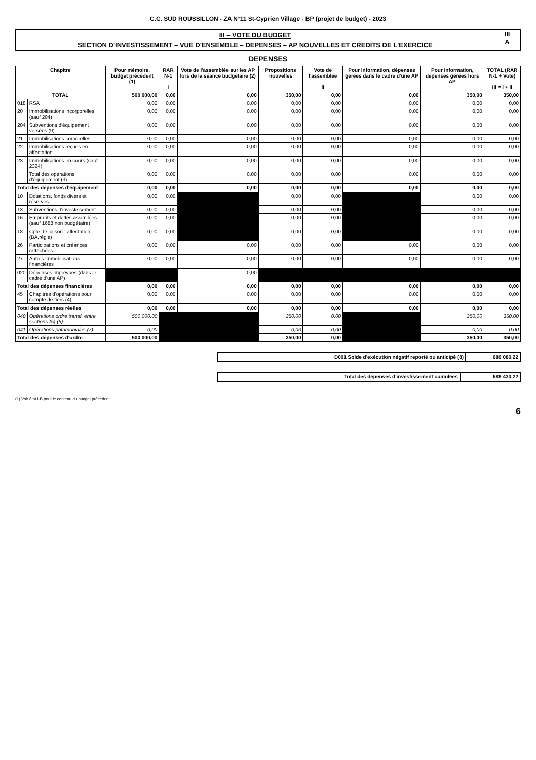C.C. SUD ROUSSILLON - ZA N°11 St-Cyprien Village - BP (projet de budget) - 2023
III – VOTE DU BUDGET
SECTION D'INVESTISSEMENT – VUE D'ENSEMBLE – DEPENSES – AP NOUVELLES ET CREDITS DE L'EXERCICE
III
A
DEPENSES
| Chapitre | | Pour mémoire, budget précédent (1) | RAR N-1 I | Vote de l'assemblée sur les AP lors de la séance budgétaire (2) | Propositions nouvelles | Vote de l'assemblée II | Pour information, dépenses gérées dans le cadre d'une AP | Pour information, dépenses gérées hors AP | TOTAL (RAR N-1 + Vote) III = I + II |
| --- | --- | --- | --- | --- | --- | --- | --- | --- | --- |
| TOTAL | | 500 000,00 | 0,00 | 0,00 | 350,00 | 0,00 | 0,00 | 350,00 | 350,00 |
| 018 | RSA | 0,00 | 0,00 | 0,00 | 0,00 | 0,00 | 0,00 | 0,00 | 0,00 |
| 20 | Immobilisations incorporelles (sauf 204) | 0,00 | 0,00 | 0,00 | 0,00 | 0,00 | 0,00 | 0,00 | 0,00 |
| 204 | Subventions d'équipement versées (9) | 0,00 | 0,00 | 0,00 | 0,00 | 0,00 | 0,00 | 0,00 | 0,00 |
| 21 | Immobilisations corporelles | 0,00 | 0,00 | 0,00 | 0,00 | 0,00 | 0,00 | 0,00 | 0,00 |
| 22 | Immobilisations reçues en affectation | 0,00 | 0,00 | 0,00 | 0,00 | 0,00 | 0,00 | 0,00 | 0,00 |
| 23 | Immobilisations en cours (sauf 2324) | 0,00 | 0,00 | 0,00 | 0,00 | 0,00 | 0,00 | 0,00 | 0,00 |
| | Total des opérations d'équipement (3) | 0,00 | 0,00 | 0,00 | 0,00 | 0,00 | 0,00 | 0,00 | 0,00 |
| Total des dépenses d'équipement | | 0,00 | 0,00 | 0,00 | 0,00 | 0,00 | 0,00 | 0,00 | 0,00 |
| 10 | Dotations, fonds divers et réserves | 0,00 | 0,00 | | 0,00 | 0,00 | | 0,00 | 0,00 |
| 13 | Subventions d'investissement | 0,00 | 0,00 | | 0,00 | 0,00 | | 0,00 | 0,00 |
| 16 | Emprunts et dettes assimilées (sauf 1688 non budgétaire) | 0,00 | 0,00 | | 0,00 | 0,00 | | 0,00 | 0,00 |
| 18 | Cpte de liaison : affectation (BA,régie) | 0,00 | 0,00 | | 0,00 | 0,00 | | 0,00 | 0,00 |
| 26 | Participations et créances rattachées | 0,00 | 0,00 | 0,00 | 0,00 | 0,00 | 0,00 | 0,00 | 0,00 |
| 27 | Autres immobilisations financières | 0,00 | 0,00 | 0,00 | 0,00 | 0,00 | 0,00 | 0,00 | 0,00 |
| 020 | Dépenses imprévues (dans le cadre d'une AP) | | | 0,00 | | | | | |
| Total des dépenses financières | | 0,00 | 0,00 | 0,00 | 0,00 | 0,00 | 0,00 | 0,00 | 0,00 |
| 45 | Chapitres d'opérations pour compte de tiers (4) | 0,00 | 0,00 | 0,00 | 0,00 | 0,00 | 0,00 | 0,00 | 0,00 |
| Total des dépenses réelles | | 0,00 | 0,00 | 0,00 | 0,00 | 0,00 | 0,00 | 0,00 | 0,00 |
| 040 | Opérations ordre transf. entre sections (5) (6) | 500 000,00 | | | 350,00 | 0,00 | | 350,00 | 350,00 |
| 041 | Opérations patrimoniales (7) | 0,00 | | | 0,00 | 0,00 | | 0,00 | 0,00 |
| Total des dépenses d'ordre | | 500 000,00 | | | 350,00 | 0,00 | | 350,00 | 350,00 |
| D001 Solde d'exécution négatif reporté ou anticipé (8) | 689 080,22 |
| Total des dépenses d'investissement cumulées | 689 430,22 |
(1) Voir état I-B pour le contenu du budget précédent.
6